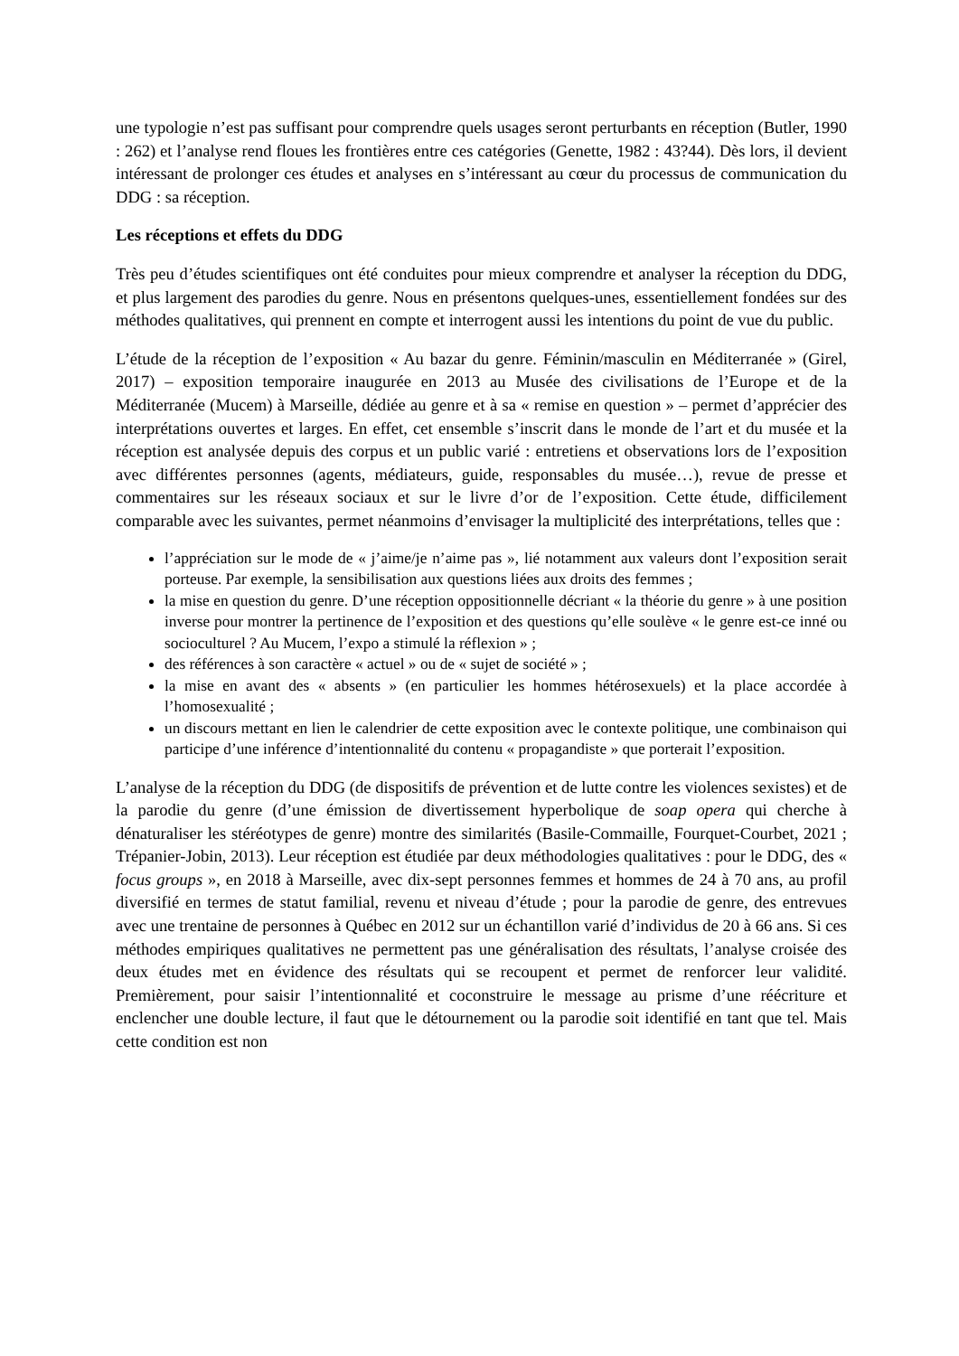une typologie n’est pas suffisant pour comprendre quels usages seront perturbants en réception (Butler, 1990 : 262) et l’analyse rend floues les frontières entre ces catégories (Genette, 1982 : 43?44). Dès lors, il devient intéressant de prolonger ces études et analyses en s’intéressant au cœur du processus de communication du DDG : sa réception.
Les réceptions et effets du DDG
Très peu d’études scientifiques ont été conduites pour mieux comprendre et analyser la réception du DDG, et plus largement des parodies du genre. Nous en présentons quelques-unes, essentiellement fondées sur des méthodes qualitatives, qui prennent en compte et interrogent aussi les intentions du point de vue du public.
L’étude de la réception de l’exposition « Au bazar du genre. Féminin/masculin en Méditerranée » (Girel, 2017) – exposition temporaire inaugurée en 2013 au Musée des civilisations de l’Europe et de la Méditerranée (Mucem) à Marseille, dédiée au genre et à sa « remise en question » – permet d’apprécier des interprétations ouvertes et larges. En effet, cet ensemble s’inscrit dans le monde de l’art et du musée et la réception est analysée depuis des corpus et un public varié : entretiens et observations lors de l’exposition avec différentes personnes (agents, médiateurs, guide, responsables du musée…), revue de presse et commentaires sur les réseaux sociaux et sur le livre d’or de l’exposition. Cette étude, difficilement comparable avec les suivantes, permet néanmoins d’envisager la multiplicité des interprétations, telles que :
l’appréciation sur le mode de « j’aime/je n’aime pas », lié notamment aux valeurs dont l’exposition serait porteuse. Par exemple, la sensibilisation aux questions liées aux droits des femmes ;
la mise en question du genre. D’une réception oppositionnelle décriant « la théorie du genre » à une position inverse pour montrer la pertinence de l’exposition et des questions qu’elle soulève « le genre est-ce inné ou socioculturel ? Au Mucem, l’expo a stimulé la réflexion » ;
des références à son caractère « actuel » ou de « sujet de société » ;
la mise en avant des « absents » (en particulier les hommes hétérosexuels) et la place accordée à l’homosexualité ;
un discours mettant en lien le calendrier de cette exposition avec le contexte politique, une combinaison qui participe d’une inférence d’intentionnalité du contenu « propagandiste » que porterait l’exposition.
L’analyse de la réception du DDG (de dispositifs de prévention et de lutte contre les violences sexistes) et de la parodie du genre (d’une émission de divertissement hyperbolique de soap opera qui cherche à dénaturaliser les stéréotypes de genre) montre des similarités (Basile-Commaille, Fourquet-Courbet, 2021 ; Trépanier-Jobin, 2013). Leur réception est étudiée par deux méthodologies qualitatives : pour le DDG, des « focus groups », en 2018 à Marseille, avec dix-sept personnes femmes et hommes de 24 à 70 ans, au profil diversifié en termes de statut familial, revenu et niveau d’étude ; pour la parodie de genre, des entrevues avec une trentaine de personnes à Québec en 2012 sur un échantillon varié d’individus de 20 à 66 ans. Si ces méthodes empiriques qualitatives ne permettent pas une généralisation des résultats, l’analyse croisée des deux études met en évidence des résultats qui se recoupent et permet de renforcer leur validité. Premièrement, pour saisir l’intentionnalité et coconstruire le message au prisme d’une réécriture et enclencher une double lecture, il faut que le détournement ou la parodie soit identifié en tant que tel. Mais cette condition est non